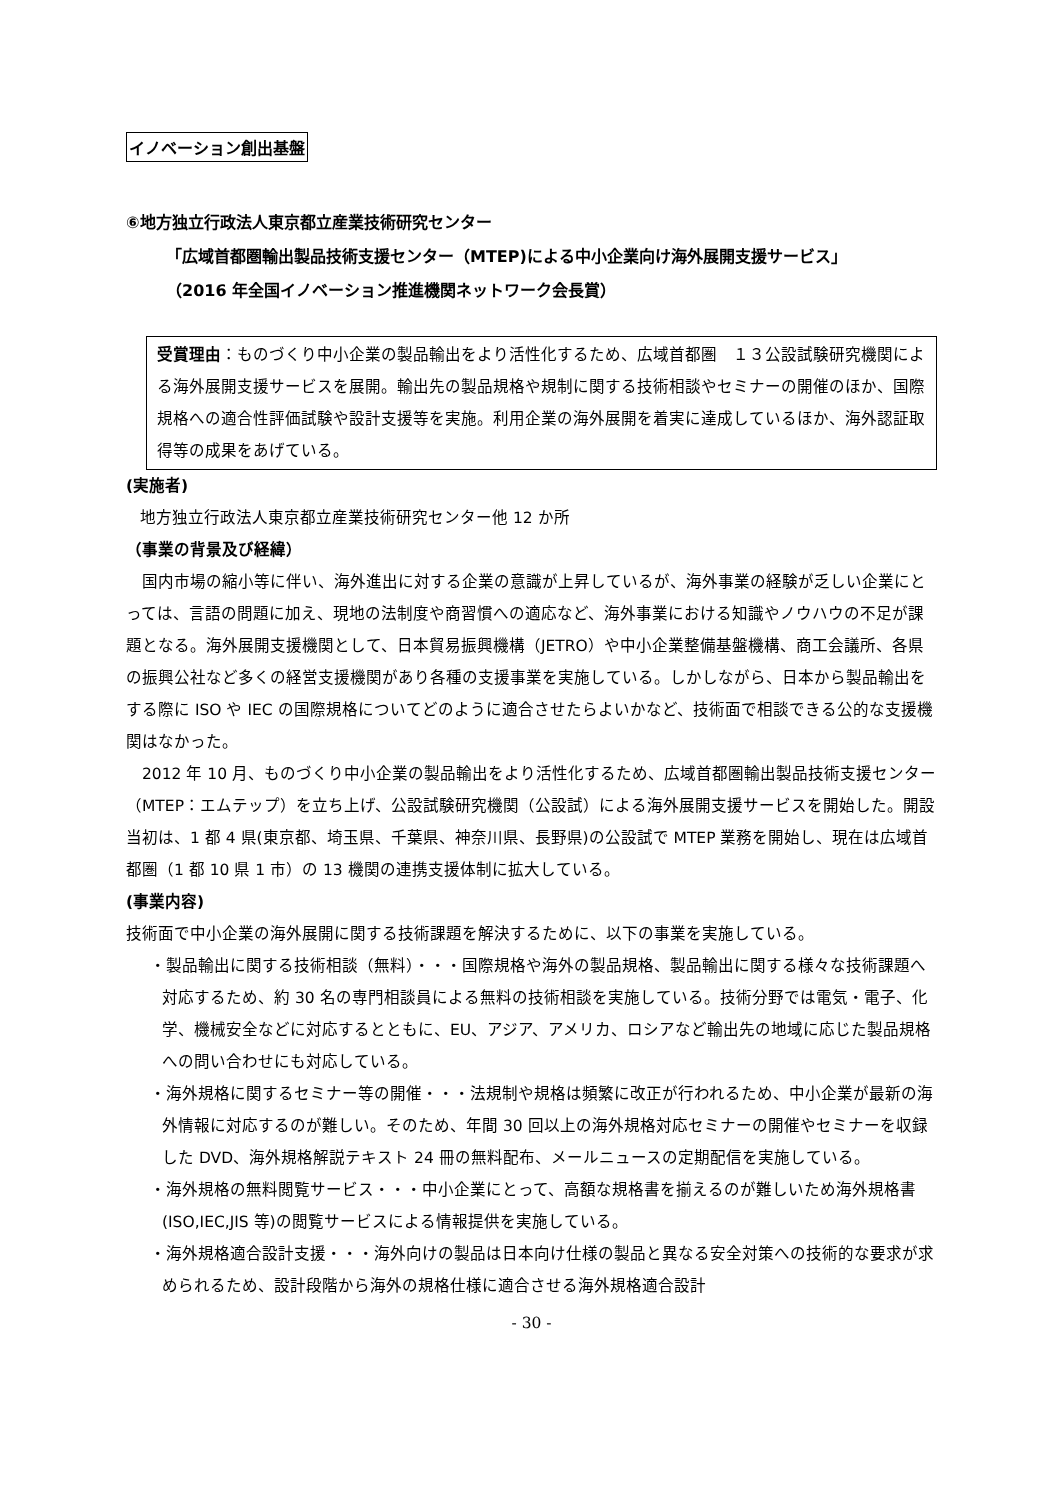イノベーション創出基盤
⑥地方独立行政法人東京都立産業技術研究センター
「広域首都圏輸出製品技術支援センター（MTEP)による中小企業向け海外展開支援サービス」
（2016 年全国イノベーション推進機関ネットワーク会長賞）
受賞理由：ものづくり中小企業の製品輸出をより活性化するため、広域首都圏　１３公設試験研究機関による海外展開支援サービスを展開。輸出先の製品規格や規制に関する技術相談やセミナーの開催のほか、国際規格への適合性評価試験や設計支援等を実施。利用企業の海外展開を着実に達成しているほか、海外認証取得等の成果をあげている。
(実施者)
地方独立行政法人東京都立産業技術研究センター他 12 か所
（事業の背景及び経緯）
　国内市場の縮小等に伴い、海外進出に対する企業の意識が上昇しているが、海外事業の経験が乏しい企業にとっては、言語の問題に加え、現地の法制度や商習慣への適応など、海外事業における知識やノウハウの不足が課題となる。海外展開支援機関として、日本貿易振興機構（JETRO）や中小企業整備基盤機構、商工会議所、各県の振興公社など多くの経営支援機関があり各種の支援事業を実施している。しかしながら、日本から製品輸出をする際に ISO や IEC の国際規格についてどのように適合させたらよいかなど、技術面で相談できる公的な支援機関はなかった。
　2012 年 10 月、ものづくり中小企業の製品輸出をより活性化するため、広域首都圏輸出製品技術支援センター（MTEP：エムテップ）を立ち上げ、公設試験研究機関（公設試）による海外展開支援サービスを開始した。開設当初は、1 都 4 県(東京都、埼玉県、千葉県、神奈川県、長野県)の公設試で MTEP 業務を開始し、現在は広域首都圏（1 都 10 県 1 市）の 13 機関の連携支援体制に拡大している。
(事業内容)
技術面で中小企業の海外展開に関する技術課題を解決するために、以下の事業を実施している。
・製品輸出に関する技術相談（無料）・・・国際規格や海外の製品規格、製品輸出に関する様々な技術課題へ対応するため、約 30 名の専門相談員による無料の技術相談を実施している。技術分野では電気・電子、化学、機械安全などに対応するとともに、EU、アジア、アメリカ、ロシアなど輸出先の地域に応じた製品規格への問い合わせにも対応している。
・海外規格に関するセミナー等の開催・・・法規制や規格は頻繁に改正が行われるため、中小企業が最新の海外情報に対応するのが難しい。そのため、年間 30 回以上の海外規格対応セミナーの開催やセミナーを収録した DVD、海外規格解説テキスト 24 冊の無料配布、メールニュースの定期配信を実施している。
・海外規格の無料閲覧サービス・・・中小企業にとって、高額な規格書を揃えるのが難しいため海外規格書(ISO,IEC,JIS 等)の閲覧サービスによる情報提供を実施している。
・海外規格適合設計支援・・・海外向けの製品は日本向け仕様の製品と異なる安全対策への技術的な要求が求められるため、設計段階から海外の規格仕様に適合させる海外規格適合設計
- 30 -